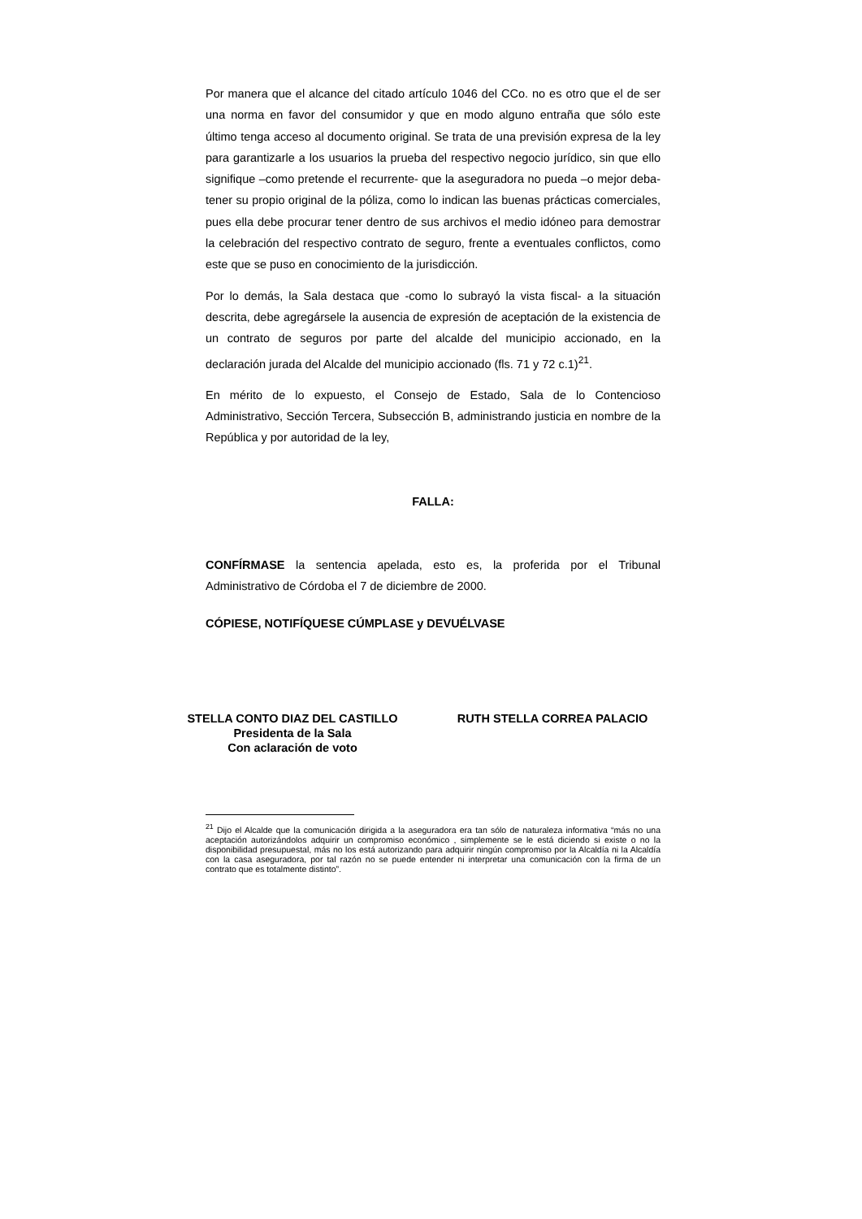Por manera que el alcance del citado artículo 1046 del CCo. no es otro que el de ser una norma en favor del consumidor y que en modo alguno entraña que sólo este último tenga acceso al documento original. Se trata de una previsión expresa de la ley para garantizarle a los usuarios la prueba del respectivo negocio jurídico, sin que ello signifique –como pretende el recurrente- que la aseguradora no pueda –o mejor deba- tener su propio original de la póliza, como lo indican las buenas prácticas comerciales, pues ella debe procurar tener dentro de sus archivos el medio idóneo para demostrar la celebración del respectivo contrato de seguro, frente a eventuales conflictos, como este que se puso en conocimiento de la jurisdicción.
Por lo demás, la Sala destaca que -como lo subrayó la vista fiscal- a la situación descrita, debe agregársele la ausencia de expresión de aceptación de la existencia de un contrato de seguros por parte del alcalde del municipio accionado, en la declaración jurada del Alcalde del municipio accionado (fls. 71 y 72 c.1)<sup>21</sup>.
En mérito de lo expuesto, el Consejo de Estado, Sala de lo Contencioso Administrativo, Sección Tercera, Subsección B, administrando justicia en nombre de la República y por autoridad de la ley,
FALLA:
CONFÍRMASE la sentencia apelada, esto es, la proferida por el Tribunal Administrativo de Córdoba el 7 de diciembre de 2000.
CÓPIESE, NOTIFÍQUESE CÚMPLASE y DEVUÉLVASE
STELLA CONTO DIAZ DEL CASTILLO
Presidenta de la Sala
Con aclaración de voto
RUTH STELLA CORREA PALACIO
<sup>21</sup> Dijo el Alcalde que la comunicación dirigida a la aseguradora era tan sólo de naturaleza informativa “más no una aceptación autorizándolos adquirir un compromiso económico , simplemente se le está diciendo si existe o no la disponibilidad presupuestal, más no los está autorizando para adquirir ningún compromiso por la Alcaldía ni la Alcaldía con la casa aseguradora, por tal razón no se puede entender ni interpretar una comunicación con la firma de un contrato que es totalmente distinto”.